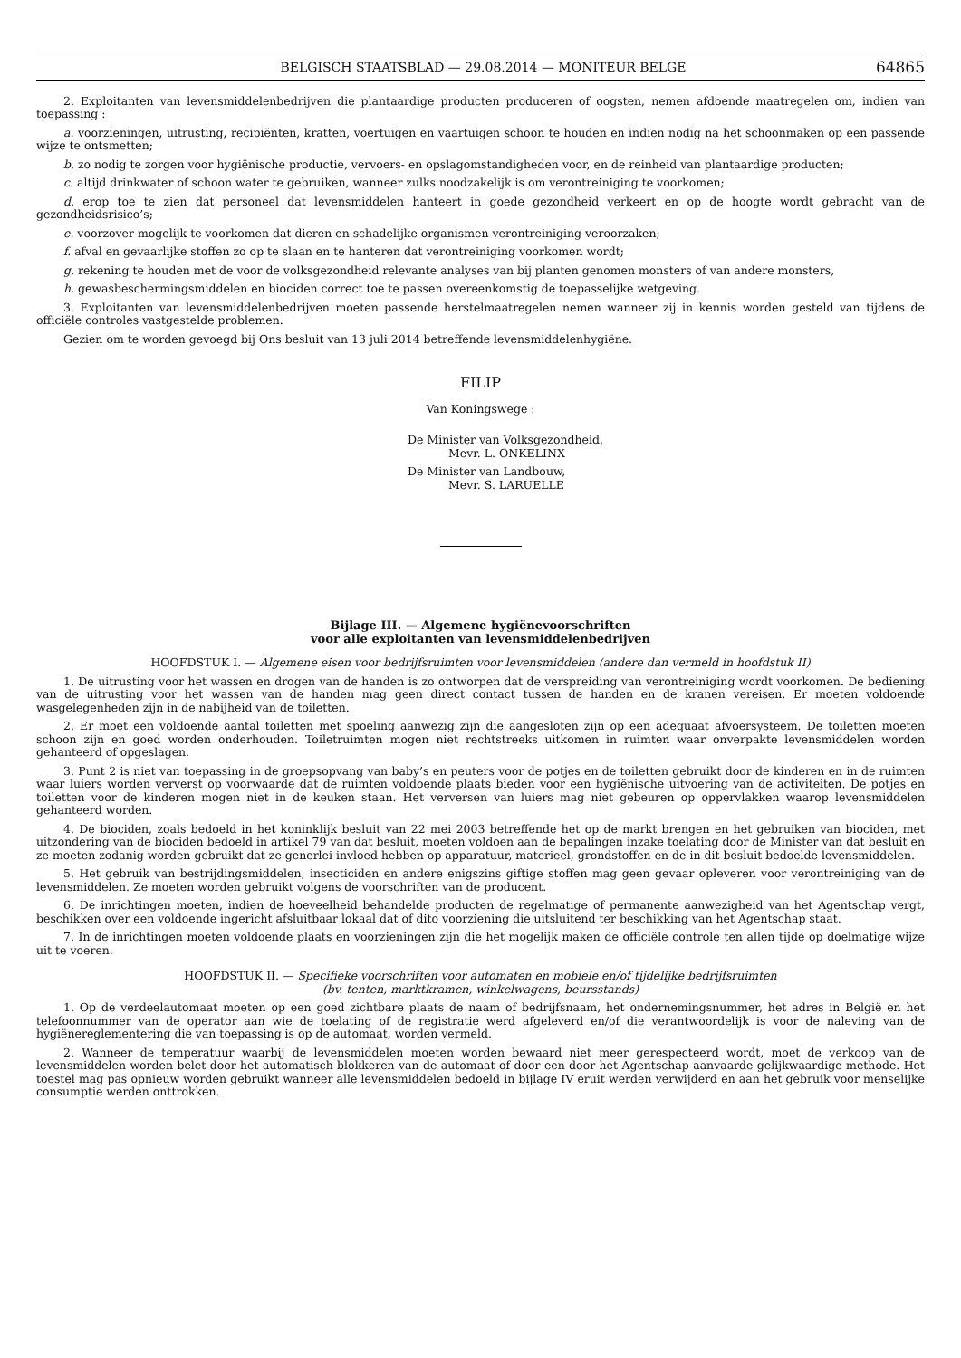BELGISCH STAATSBLAD — 29.08.2014 — MONITEUR BELGE 64865
2. Exploitanten van levensmiddelenbedrijven die plantaardige producten produceren of oogsten, nemen afdoende maatregelen om, indien van toepassing :
a. voorzieningen, uitrusting, recipiënten, kratten, voertuigen en vaartuigen schoon te houden en indien nodig na het schoonmaken op een passende wijze te ontsmetten;
b. zo nodig te zorgen voor hygiënische productie, vervoers- en opslagomstandigheden voor, en de reinheid van plantaardige producten;
c. altijd drinkwater of schoon water te gebruiken, wanneer zulks noodzakelijk is om verontreiniging te voorkomen;
d. erop toe te zien dat personeel dat levensmiddelen hanteert in goede gezondheid verkeert en op de hoogte wordt gebracht van de gezondheidsrisico’s;
e. voorzover mogelijk te voorkomen dat dieren en schadelijke organismen verontreiniging veroorzaken;
f. afval en gevaarlijke stoffen zo op te slaan en te hanteren dat verontreiniging voorkomen wordt;
g. rekening te houden met de voor de volksgezondheid relevante analyses van bij planten genomen monsters of van andere monsters,
h. gewasbeschermingsmiddelen en biociden correct toe te passen overeenkomstig de toepasselijke wetgeving.
3. Exploitanten van levensmiddelenbedrijven moeten passende herstelmaatregelen nemen wanneer zij in kennis worden gesteld van tijdens de officiële controles vastgestelde problemen.
Gezien om te worden gevoegd bij Ons besluit van 13 juli 2014 betreffende levensmiddelenhygiëne.
FILIP
Van Koningswege :
De Minister van Volksgezondheid,
Mevr. L. ONKELINX
De Minister van Landbouw,
Mevr. S. LARUELLE
Bijlage III. — Algemene hygiënevoorschriften
voor alle exploitanten van levensmiddelenbedrijven
HOOFDSTUK I. — Algemene eisen voor bedrijfsruimten voor levensmiddelen (andere dan vermeld in hoofdstuk II)
1. De uitrusting voor het wassen en drogen van de handen is zo ontworpen dat de verspreiding van verontreiniging wordt voorkomen. De bediening van de uitrusting voor het wassen van de handen mag geen direct contact tussen de handen en de kranen vereisen. Er moeten voldoende wasgelegenheden zijn in de nabijheid van de toiletten.
2. Er moet een voldoende aantal toiletten met spoeling aanwezig zijn die aangesloten zijn op een adequaat afvoersysteem. De toiletten moeten schoon zijn en goed worden onderhouden. Toiletruimten mogen niet rechtstreeks uitkomen in ruimten waar onverpakte levensmiddelen worden gehanteerd of opgeslagen.
3. Punt 2 is niet van toepassing in de groepsopvang van baby’s en peuters voor de potjes en de toiletten gebruikt door de kinderen en in de ruimten waar luiers worden ververst op voorwaarde dat de ruimten voldoende plaats bieden voor een hygiënische uitvoering van de activiteiten. De potjes en toiletten voor de kinderen mogen niet in de keuken staan. Het verversen van luiers mag niet gebeuren op oppervlakken waarop levensmiddelen gehanteerd worden.
4. De biociden, zoals bedoeld in het koninklijk besluit van 22 mei 2003 betreffende het op de markt brengen en het gebruiken van biociden, met uitzondering van de biociden bedoeld in artikel 79 van dat besluit, moeten voldoen aan de bepalingen inzake toelating door de Minister van dat besluit en ze moeten zodanig worden gebruikt dat ze generlei invloed hebben op apparatuur, materieel, grondstoffen en de in dit besluit bedoelde levensmiddelen.
5. Het gebruik van bestrijdingsmiddelen, insecticiden en andere enigszins giftige stoffen mag geen gevaar opleveren voor verontreiniging van de levensmiddelen. Ze moeten worden gebruikt volgens de voorschriften van de producent.
6. De inrichtingen moeten, indien de hoeveelheid behandelde producten de regelmatige of permanente aanwezigheid van het Agentschap vergt, beschikken over een voldoende ingericht afsluitbaar lokaal dat of dito voorziening die uitsluitend ter beschikking van het Agentschap staat.
7. In de inrichtingen moeten voldoende plaats en voorzieningen zijn die het mogelijk maken de officiële controle ten allen tijde op doelmatige wijze uit te voeren.
HOOFDSTUK II. — Specifieke voorschriften voor automaten en mobiele en/of tijdelijke bedrijfsruimten
(bv. tenten, marktkramen, winkelwagens, beursstands)
1. Op de verdeelautomaat moeten op een goed zichtbare plaats de naam of bedrijfsnaam, het ondernemingsnummer, het adres in België en het telefoonnummer van de operator aan wie de toelating of de registratie werd afgeleverd en/of die verantwoordelijk is voor de naleving van de hygiënereglementering die van toepassing is op de automaat, worden vermeld.
2. Wanneer de temperatuur waarbij de levensmiddelen moeten worden bewaard niet meer gerespecteerd wordt, moet de verkoop van de levensmiddelen worden belet door het automatisch blokkeren van de automaat of door een door het Agentschap aanvaarde gelijkwaardige methode. Het toestel mag pas opnieuw worden gebruikt wanneer alle levensmiddelen bedoeld in bijlage IV eruit werden verwijderd en aan het gebruik voor menselijke consumptie werden onttrokken.